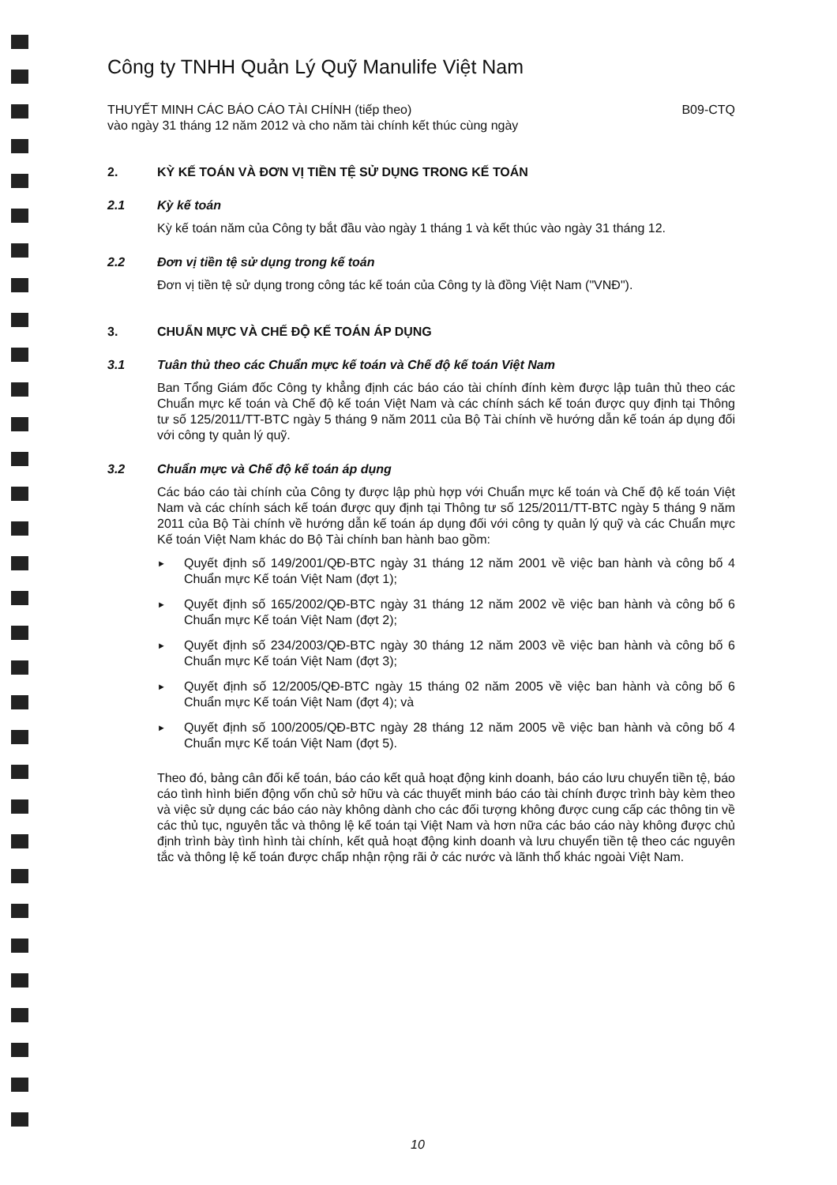Công ty TNHH Quản Lý Quỹ Manulife Việt Nam
THUYẾT MINH CÁC BÁO CÁO TÀI CHÍNH (tiếp theo)
vào ngày 31 tháng 12 năm 2012 và cho năm tài chính kết thúc cùng ngày B09-CTQ
2. KỲ KẾ TOÁN VÀ ĐƠN VỊ TIỀN TỆ SỬ DỤNG TRONG KẾ TOÁN
2.1 Kỳ kế toán
Kỳ kế toán năm của Công ty bắt đầu vào ngày 1 tháng 1 và kết thúc vào ngày 31 tháng 12.
2.2 Đơn vị tiền tệ sử dụng trong kế toán
Đơn vị tiền tệ sử dụng trong công tác kế toán của Công ty là đồng Việt Nam ("VNĐ").
3. CHUẨN MỰC VÀ CHẾ ĐỘ KẾ TOÁN ÁP DỤNG
3.1 Tuân thủ theo các Chuẩn mực kế toán và Chế độ kế toán Việt Nam
Ban Tổng Giám đốc Công ty khẳng định các báo cáo tài chính đính kèm được lập tuân thủ theo các Chuẩn mực kế toán và Chế độ kế toán Việt Nam và các chính sách kế toán được quy định tại Thông tư số 125/2011/TT-BTC ngày 5 tháng 9 năm 2011 của Bộ Tài chính về hướng dẫn kế toán áp dụng đối với công ty quản lý quỹ.
3.2 Chuẩn mực và Chế độ kế toán áp dụng
Các báo cáo tài chính của Công ty được lập phù hợp với Chuẩn mực kế toán và Chế độ kế toán Việt Nam và các chính sách kế toán được quy định tại Thông tư số 125/2011/TT-BTC ngày 5 tháng 9 năm 2011 của Bộ Tài chính về hướng dẫn kế toán áp dụng đối với công ty quản lý quỹ và các Chuẩn mực Kế toán Việt Nam khác do Bộ Tài chính ban hành bao gồm:
► Quyết định số 149/2001/QĐ-BTC ngày 31 tháng 12 năm 2001 về việc ban hành và công bố 4 Chuẩn mực Kế toán Việt Nam (đợt 1);
► Quyết định số 165/2002/QĐ-BTC ngày 31 tháng 12 năm 2002 về việc ban hành và công bố 6 Chuẩn mực Kế toán Việt Nam (đợt 2);
► Quyết định số 234/2003/QĐ-BTC ngày 30 tháng 12 năm 2003 về việc ban hành và công bố 6 Chuẩn mực Kế toán Việt Nam (đợt 3);
► Quyết định số 12/2005/QĐ-BTC ngày 15 tháng 02 năm 2005 về việc ban hành và công bố 6 Chuẩn mực Kế toán Việt Nam (đợt 4); và
► Quyết định số 100/2005/QĐ-BTC ngày 28 tháng 12 năm 2005 về việc ban hành và công bố 4 Chuẩn mực Kế toán Việt Nam (đợt 5).
Theo đó, bảng cân đối kế toán, báo cáo kết quả hoạt động kinh doanh, báo cáo lưu chuyển tiền tệ, báo cáo tình hình biến động vốn chủ sở hữu và các thuyết minh báo cáo tài chính được trình bày kèm theo và việc sử dụng các báo cáo này không dành cho các đối tượng không được cung cấp các thông tin về các thủ tục, nguyên tắc và thông lệ kế toán tại Việt Nam và hơn nữa các báo cáo này không được chủ định trình bày tình hình tài chính, kết quả hoạt động kinh doanh và lưu chuyển tiền tệ theo các nguyên tắc và thông lệ kế toán được chấp nhận rộng rãi ở các nước và lãnh thổ khác ngoài Việt Nam.
10